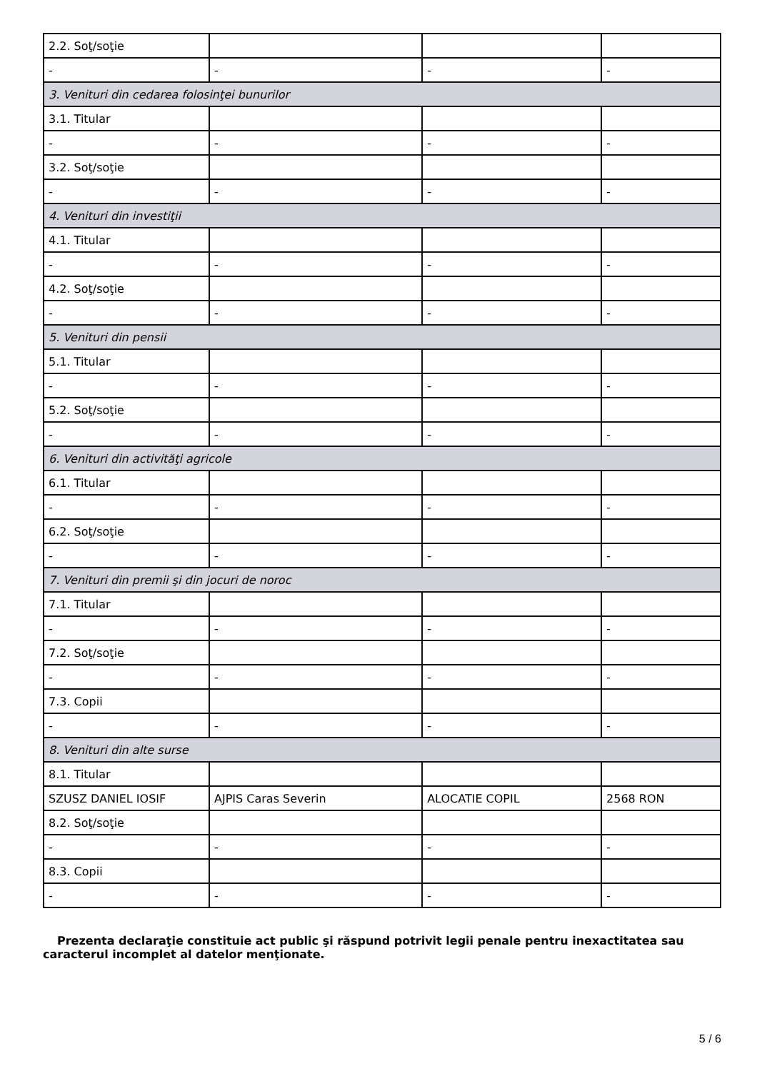| 2.2. Soţ/soţie | | | |
| - | - | - | - |
| 3. Venituri din cedarea folosinţei bunurilor | | | |
| 3.1. Titular | | | |
| - | - | - | - |
| 3.2. Soţ/soţie | | | |
| - | - | - | - |
| 4. Venituri din investiţii | | | |
| 4.1. Titular | | | |
| - | - | - | - |
| 4.2. Soţ/soţie | | | |
| - | - | - | - |
| 5. Venituri din pensii | | | |
| 5.1. Titular | | | |
| - | - | - | - |
| 5.2. Soţ/soţie | | | |
| - | - | - | - |
| 6. Venituri din activităţi agricole | | | |
| 6.1. Titular | | | |
| - | - | - | - |
| 6.2. Soţ/soţie | | | |
| - | - | - | - |
| 7. Venituri din premii şi din jocuri de noroc | | | |
| 7.1. Titular | | | |
| - | - | - | - |
| 7.2. Soţ/soţie | | | |
| - | - | - | - |
| 7.3. Copii | | | |
| - | - | - | - |
| 8. Venituri din alte surse | | | |
| 8.1. Titular | | | |
| SZUSZ DANIEL IOSIF | AJPIS Caras Severin | ALOCATIE COPIL | 2568 RON |
| 8.2. Soţ/soţie | | | |
| - | - | - | - |
| 8.3. Copii | | | |
| - | - | - | - |
Prezenta declaraţie constituie act public şi răspund potrivit legii penale pentru inexactitatea sau caracterul incomplet al datelor menţionate.
5 / 6